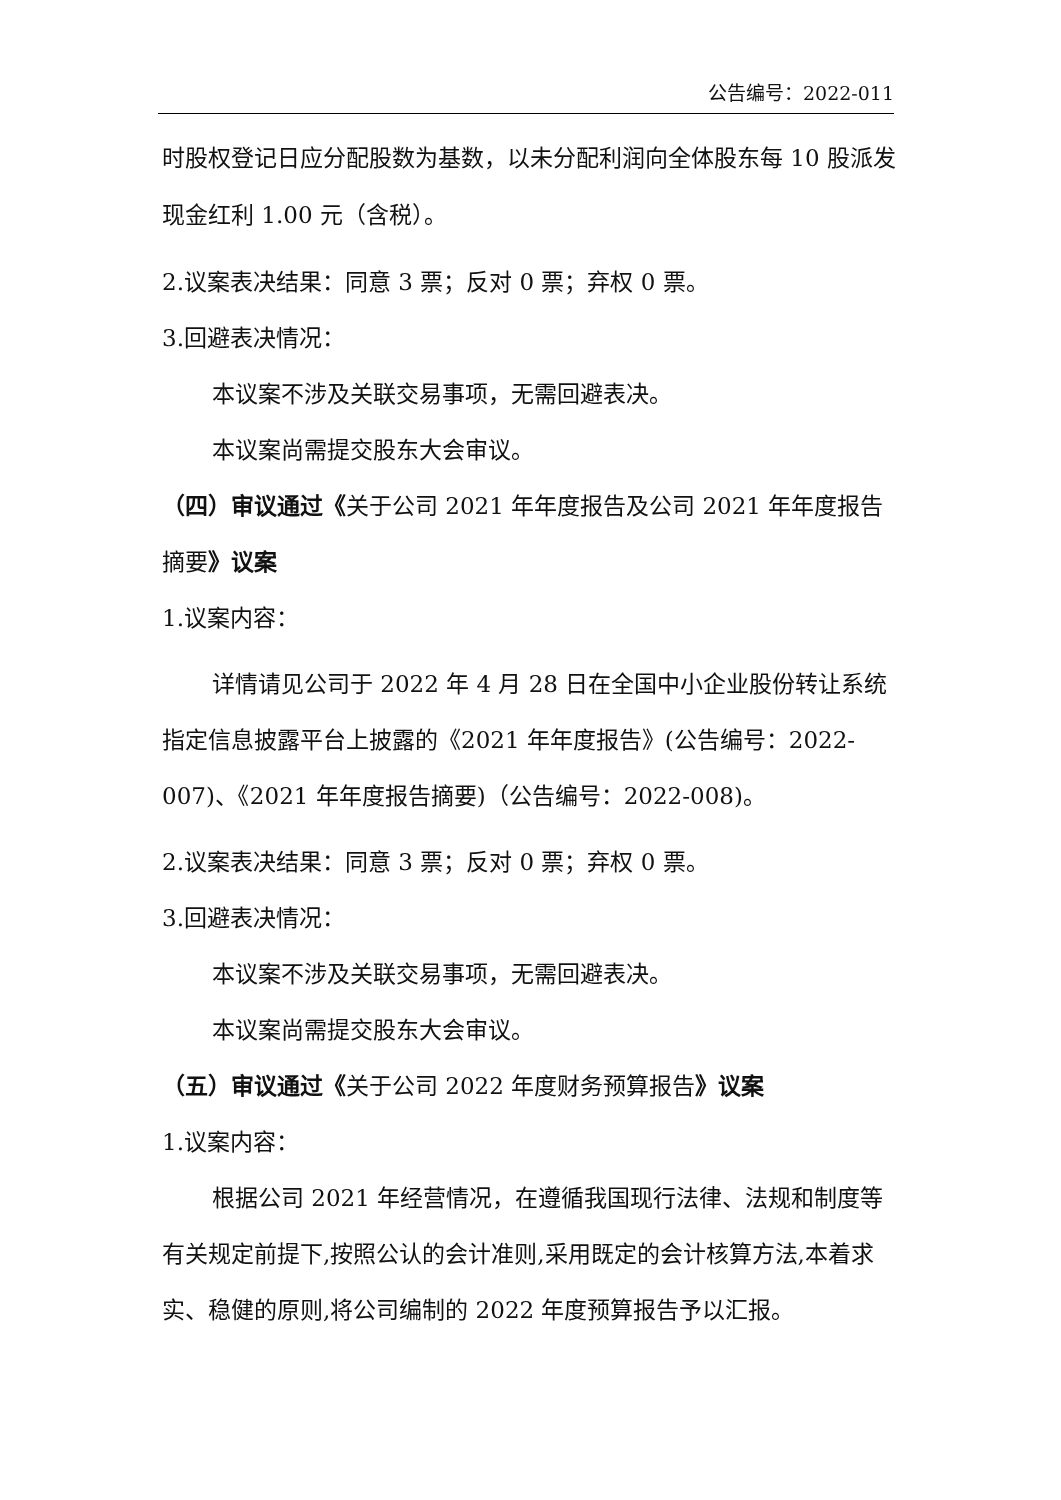公告编号：2022-011
时股权登记日应分配股数为基数，以未分配利润向全体股东每 10 股派发现金红利 1.00 元（含税）。
2.议案表决结果：同意 3 票；反对 0 票；弃权 0 票。
3.回避表决情况：
本议案不涉及关联交易事项，无需回避表决。
本议案尚需提交股东大会审议。
（四）审议通过《关于公司 2021 年年度报告及公司 2021 年年度报告摘要》议案
1.议案内容：
详情请见公司于 2022 年 4 月 28 日在全国中小企业股份转让系统指定信息披露平台上披露的《2021 年年度报告》(公告编号：2022-007)、《2021 年年度报告摘要)（公告编号：2022-008)。
2.议案表决结果：同意 3 票；反对 0 票；弃权 0 票。
3.回避表决情况：
本议案不涉及关联交易事项，无需回避表决。
本议案尚需提交股东大会审议。
（五）审议通过《关于公司 2022 年度财务预算报告》议案
1.议案内容：
根据公司 2021 年经营情况，在遵循我国现行法律、法规和制度等有关规定前提下,按照公认的会计准则,采用既定的会计核算方法,本着求实、稳健的原则,将公司编制的 2022 年度预算报告予以汇报。